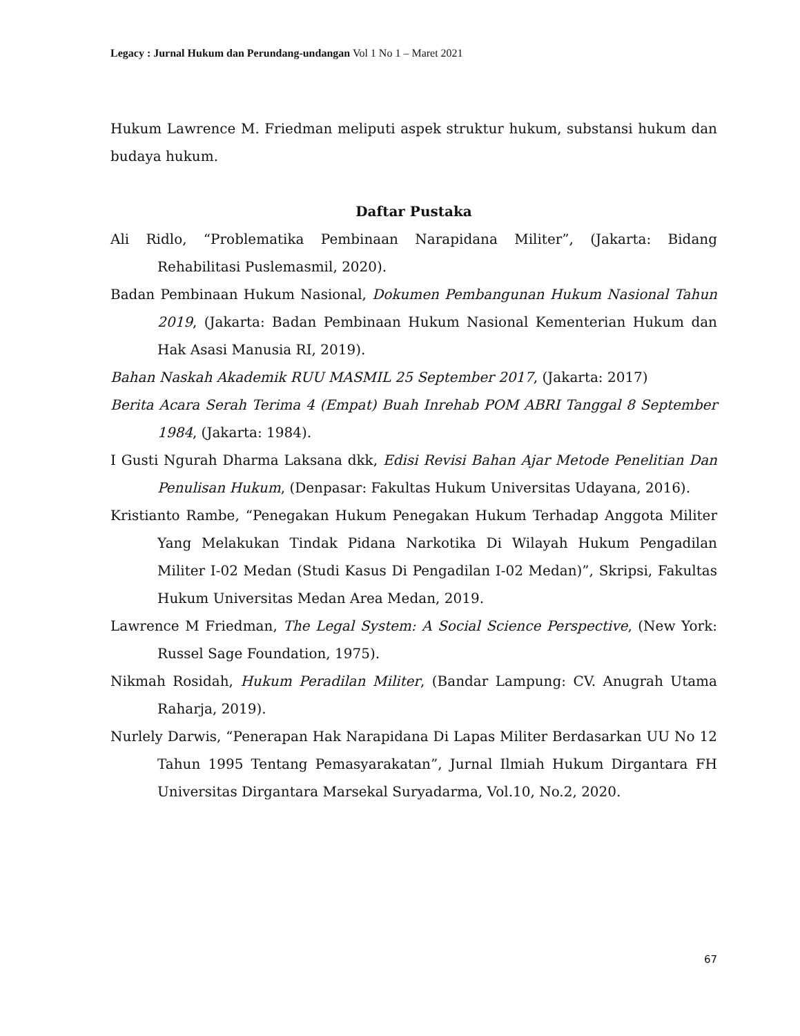Legacy : Jurnal Hukum dan Perundang-undangan Vol 1 No 1 – Maret 2021
Hukum Lawrence M. Friedman meliputi aspek struktur hukum, substansi hukum dan budaya hukum.
Daftar Pustaka
Ali Ridlo, “Problematika Pembinaan Narapidana Militer”, (Jakarta: Bidang Rehabilitasi Puslemasmil, 2020).
Badan Pembinaan Hukum Nasional, Dokumen Pembangunan Hukum Nasional Tahun 2019, (Jakarta: Badan Pembinaan Hukum Nasional Kementerian Hukum dan Hak Asasi Manusia RI, 2019).
Bahan Naskah Akademik RUU MASMIL 25 September 2017, (Jakarta: 2017)
Berita Acara Serah Terima 4 (Empat) Buah Inrehab POM ABRI Tanggal 8 September 1984, (Jakarta: 1984).
I Gusti Ngurah Dharma Laksana dkk, Edisi Revisi Bahan Ajar Metode Penelitian Dan Penulisan Hukum, (Denpasar: Fakultas Hukum Universitas Udayana, 2016).
Kristianto Rambe, “Penegakan Hukum Penegakan Hukum Terhadap Anggota Militer Yang Melakukan Tindak Pidana Narkotika Di Wilayah Hukum Pengadilan Militer I-02 Medan (Studi Kasus Di Pengadilan I-02 Medan)”, Skripsi, Fakultas Hukum Universitas Medan Area Medan, 2019.
Lawrence M Friedman, The Legal System: A Social Science Perspective, (New York: Russel Sage Foundation, 1975).
Nikmah Rosidah, Hukum Peradilan Militer, (Bandar Lampung: CV. Anugrah Utama Raharja, 2019).
Nurlely Darwis, “Penerapan Hak Narapidana Di Lapas Militer Berdasarkan UU No 12 Tahun 1995 Tentang Pemasyarakatan”, Jurnal Ilmiah Hukum Dirgantara FH Universitas Dirgantara Marsekal Suryadarma, Vol.10, No.2, 2020.
67